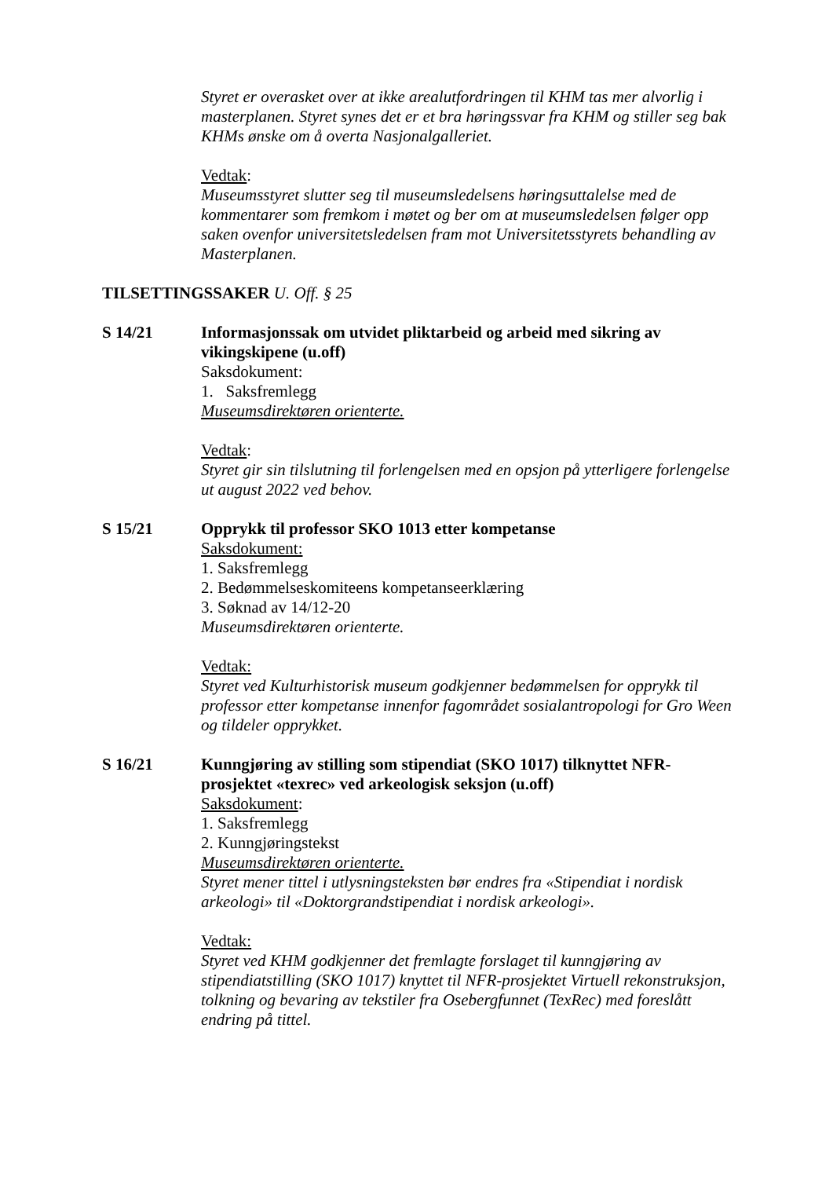Styret er overasket over at ikke arealutfordringen til KHM tas mer alvorlig i masterplanen. Styret synes det er et bra høringssvar fra KHM og stiller seg bak KHMs ønske om å overta Nasjonalgalleriet.
Vedtak:
Museumsstyret slutter seg til museumsledelsens høringsuttalelse med de kommentarer som fremkom i møtet og ber om at museumsledelsen følger opp saken ovenfor universitetsledelsen fram mot Universitetsstyrets behandling av Masterplanen.
TILSETTINGSSAKER U. Off. § 25
S 14/21 Informasjonssak om utvidet pliktarbeid og arbeid med sikring av vikingskipene (u.off)
Saksdokument:
1. Saksfremlegg
Museumsdirektøren orienterte.
Vedtak:
Styret gir sin tilslutning til forlengelsen med en opsjon på ytterligere forlengelse ut august 2022 ved behov.
S 15/21 Opprykk til professor SKO 1013 etter kompetanse
Saksdokument:
1. Saksfremlegg
2. Bedømmelseskomiteens kompetanseerklæring
3. Søknad av 14/12-20
Museumsdirektøren orienterte.
Vedtak:
Styret ved Kulturhistorisk museum godkjenner bedømmelsen for opprykk til professor etter kompetanse innenfor fagområdet sosialantropologi for Gro Ween og tildeler opprykket.
S 16/21 Kunngjøring av stilling som stipendiat (SKO 1017) tilknyttet NFR-prosjektet «texrec» ved arkeologisk seksjon (u.off)
Saksdokument:
1. Saksfremlegg
2. Kunngjøringstekst
Museumsdirektøren orienterte.
Styret mener tittel i utlysningsteksten bør endres fra «Stipendiat i nordisk arkeologi» til «Doktorgrandstipendiat i nordisk arkeologi».
Vedtak:
Styret ved KHM godkjenner det fremlagte forslaget til kunngjøring av stipendiatstilling (SKO 1017) knyttet til NFR-prosjektet Virtuell rekonstruksjon, tolkning og bevaring av tekstiler fra Osebergfunnet (TexRec) med foreslått endring på tittel.